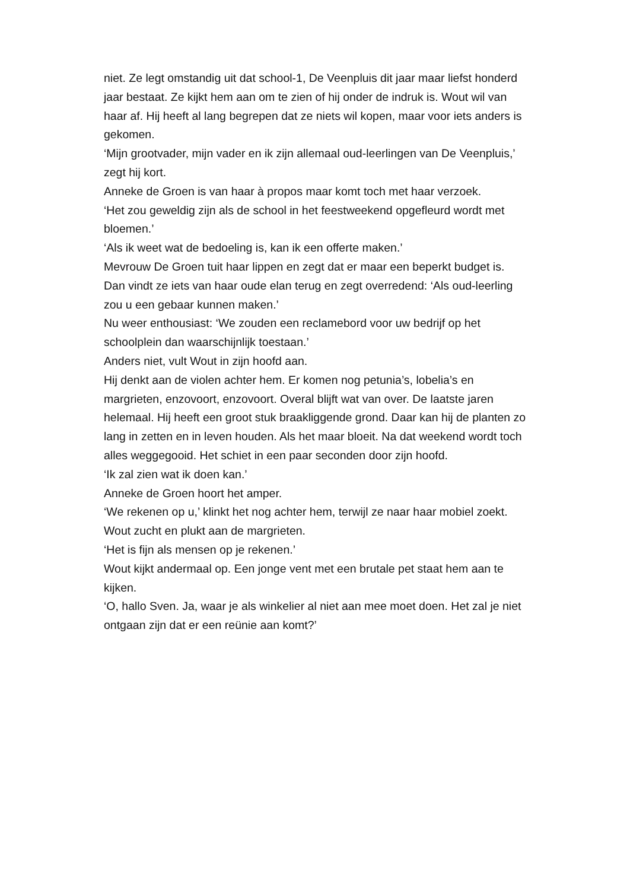niet. Ze legt omstandig uit dat school-1, De Veenpluis dit jaar maar liefst honderd jaar bestaat. Ze kijkt hem aan om te zien of hij onder de indruk is. Wout wil van haar af. Hij heeft al lang begrepen dat ze niets wil kopen, maar voor iets anders is gekomen.
‘Mijn grootvader, mijn vader en ik zijn allemaal oud-leerlingen van De Veenpluis,’ zegt hij kort.
Anneke de Groen is van haar à propos maar komt toch met haar verzoek.
‘Het zou geweldig zijn als de school in het feestweekend opgefleurd wordt met bloemen.’
‘Als ik weet wat de bedoeling is, kan ik een offerte maken.’
Mevrouw De Groen tuit haar lippen en zegt dat er maar een beperkt budget is.
Dan vindt ze iets van haar oude elan terug en zegt overredend: ‘Als oud-leerling zou u een gebaar kunnen maken.’
Nu weer enthousiast: ‘We zouden een reclamebord voor uw bedrijf op het schoolplein dan waarschijnlijk toestaan.’
Anders niet, vult Wout in zijn hoofd aan.
Hij denkt aan de violen achter hem. Er komen nog petunia’s, lobelia’s en margrieten, enzovoort, enzovoort. Overal blijft wat van over. De laatste jaren helemaal. Hij heeft een groot stuk braakliggende grond. Daar kan hij de planten zo lang in zetten en in leven houden. Als het maar bloeit. Na dat weekend wordt toch alles weggegooid. Het schiet in een paar seconden door zijn hoofd.
‘Ik zal zien wat ik doen kan.’
Anneke de Groen hoort het amper.
‘We rekenen op u,’ klinkt het nog achter hem, terwijl ze naar haar mobiel zoekt.
Wout zucht en plukt aan de margrieten.
‘Het is fijn als mensen op je rekenen.’
Wout kijkt andermaal op. Een jonge vent met een brutale pet staat hem aan te kijken.
‘O, hallo Sven. Ja, waar je als winkelier al niet aan mee moet doen. Het zal je niet ontgaan zijn dat er een reünie aan komt?’